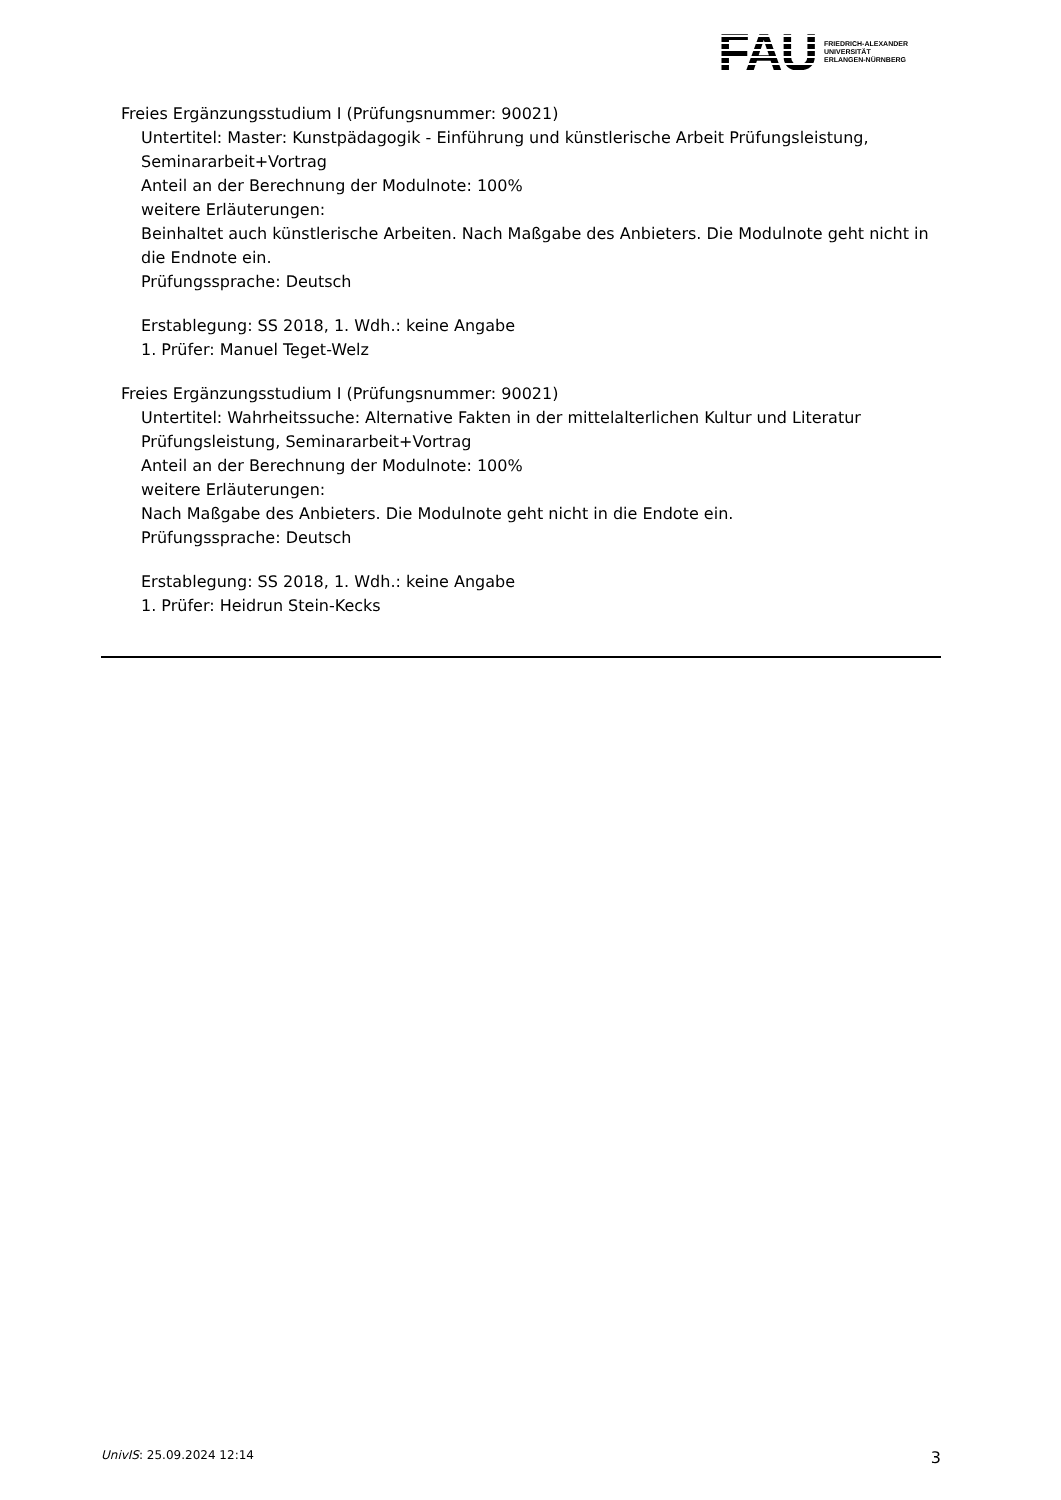FAU FRIEDRICH-ALEXANDER
UNIVERSITÄT
ERLANGEN-NÜRNBERG
Freies Ergänzungsstudium I (Prüfungsnummer: 90021)
Untertitel: Master: Kunstpädagogik - Einführung und künstlerische Arbeit Prüfungsleistung, Seminararbeit+Vortrag
Anteil an der Berechnung der Modulnote: 100%
weitere Erläuterungen:
Beinhaltet auch künstlerische Arbeiten. Nach Maßgabe des Anbieters. Die Modulnote geht nicht in die Endnote ein.
Prüfungssprache: Deutsch
Erstablegung: SS 2018, 1. Wdh.: keine Angabe
1. Prüfer: Manuel Teget-Welz
Freies Ergänzungsstudium I (Prüfungsnummer: 90021)
Untertitel: Wahrheitssuche: Alternative Fakten in der mittelalterlichen Kultur und Literatur Prüfungsleistung, Seminararbeit+Vortrag
Anteil an der Berechnung der Modulnote: 100%
weitere Erläuterungen:
Nach Maßgabe des Anbieters. Die Modulnote geht nicht in die Endote ein.
Prüfungssprache: Deutsch
Erstablegung: SS 2018, 1. Wdh.: keine Angabe
1. Prüfer: Heidrun Stein-Kecks
UnivIS: 25.09.2024 12:14 3